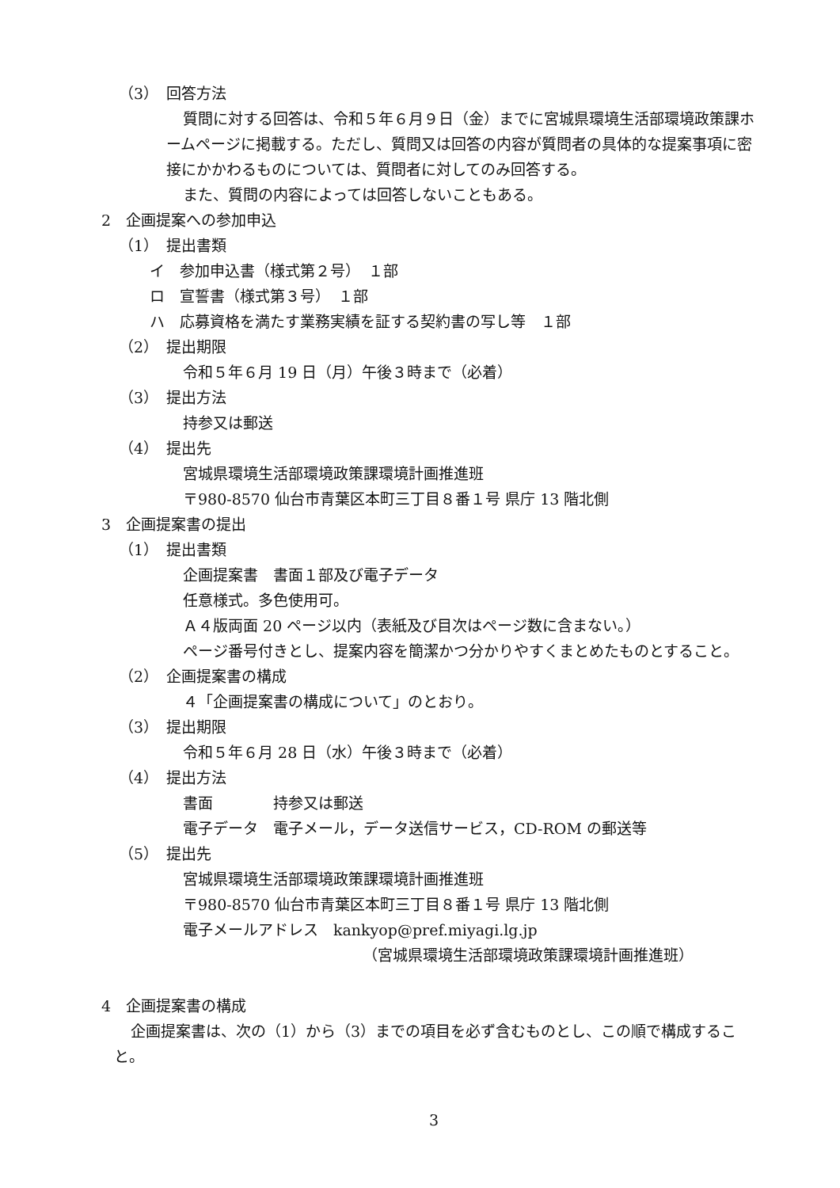（3）　回答方法
質問に対する回答は、令和５年６月９日（金）までに宮城県環境生活部環境政策課ホームページに掲載する。ただし、質問又は回答の内容が質問者の具体的な提案事項に密接にかかわるものについては、質問者に対してのみ回答する。
また、質問の内容によっては回答しないこともある。
2　企画提案への参加申込
（1）　提出書類
イ　参加申込書（様式第２号）　１部
ロ　宣誓書（様式第３号）　１部
ハ　応募資格を満たす業務実績を証する契約書の写し等　１部
（2）　提出期限
令和５年６月 19 日（月）午後３時まで（必着）
（3）　提出方法
持参又は郵送
（4）　提出先
宮城県環境生活部環境政策課環境計画推進班
〒980-8570 仙台市青葉区本町三丁目８番１号 県庁 13 階北側
3　企画提案書の提出
（1）　提出書類
企画提案書　書面１部及び電子データ
任意様式。多色使用可。
Ａ４版両面 20 ページ以内（表紙及び目次はページ数に含まない。）
ページ番号付きとし、提案内容を簡潔かつ分かりやすくまとめたものとすること。
（2）　企画提案書の構成
４「企画提案書の構成について」のとおり。
（3）　提出期限
令和５年６月 28 日（水）午後３時まで（必着）
（4）　提出方法
書面　　　　持参又は郵送
電子データ　電子メール，データ送信サービス，CD-ROM の郵送等
（5）　提出先
宮城県環境生活部環境政策課環境計画推進班
〒980-8570 仙台市青葉区本町三丁目８番１号 県庁 13 階北側
電子メールアドレス　kankyop@pref.miyagi.lg.jp
（宮城県環境生活部環境政策課環境計画推進班）
4　企画提案書の構成
企画提案書は、次の（1）から（3）までの項目を必ず含むものとし、この順で構成すること。
3